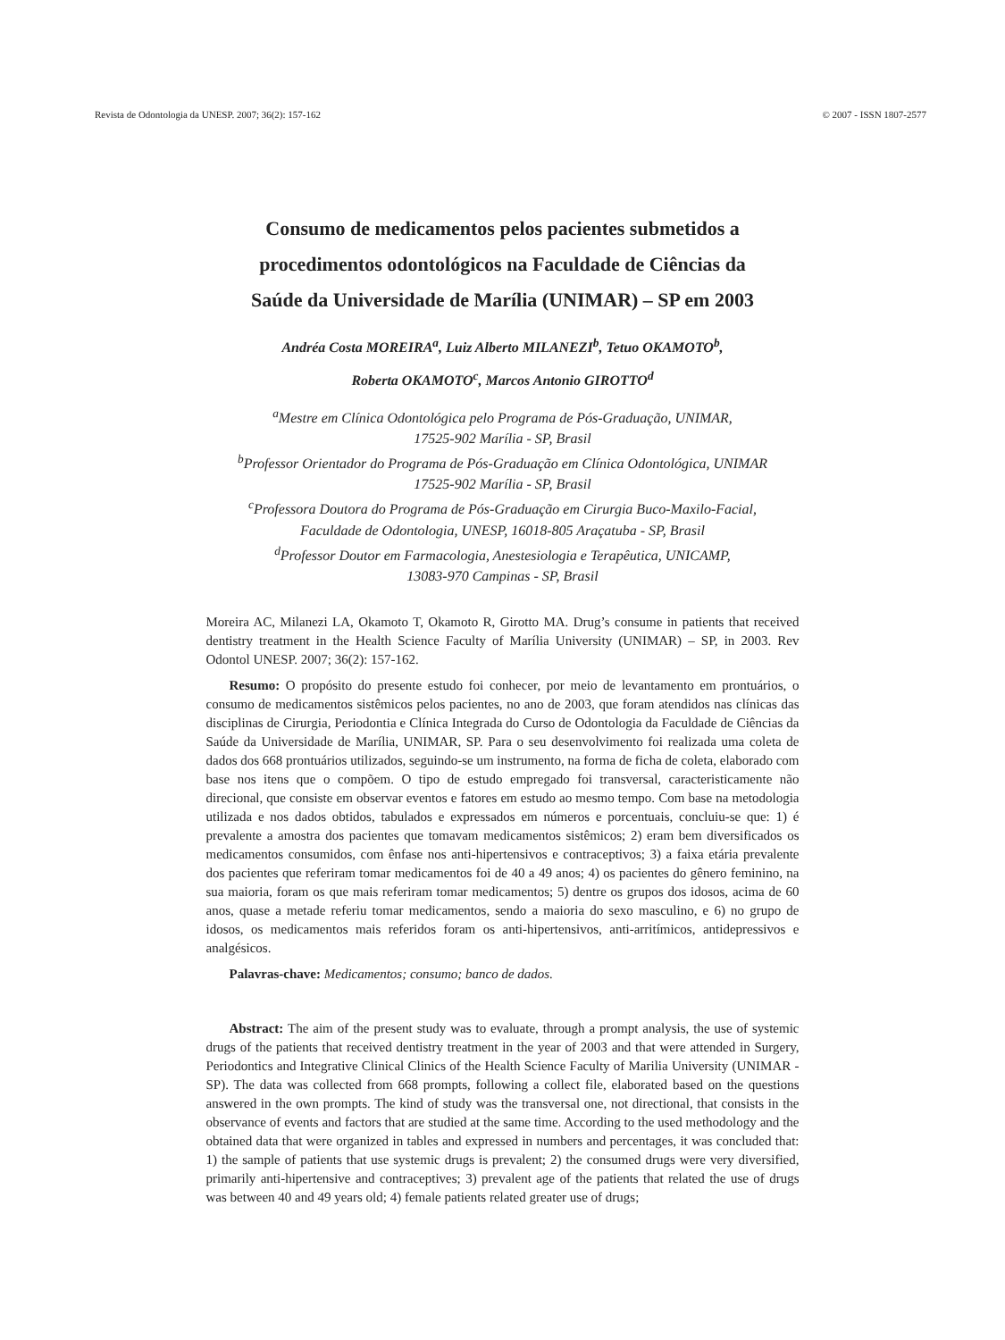Revista de Odontologia da UNESP. 2007; 36(2): 157-162 © 2007 - ISSN 1807-2577
Consumo de medicamentos pelos pacientes submetidos a
procedimentos odontológicos na Faculdade de Ciências da
Saúde da Universidade de Marília (UNIMAR) – SP em 2003
Andréa Costa MOREIRA<sup>a</sup>, Luiz Alberto MILANEZI<sup>b</sup>, Tetuo OKAMOTO<sup>b</sup>,
Roberta OKAMOTO<sup>c</sup>, Marcos Antonio GIROTTO<sup>d</sup>
<sup>a</sup> Mestre em Clínica Odontológica pelo Programa de Pós-Graduação, UNIMAR,
17525-902 Marília - SP, Brasil
<sup>b</sup> Professor Orientador do Programa de Pós-Graduação em Clínica Odontológica, UNIMAR
17525-902 Marília - SP, Brasil
<sup>c</sup> Professora Doutora do Programa de Pós-Graduação em Cirurgia Buco-Maxilo-Facial,
Faculdade de Odontologia, UNESP, 16018-805 Araçatuba - SP, Brasil
<sup>d</sup> Professor Doutor em Farmacologia, Anestesiologia e Terapêutica, UNICAMP,
13083-970 Campinas - SP, Brasil
Moreira AC, Milanezi LA, Okamoto T, Okamoto R, Girotto MA. Drug’s consume in patients that received dentistry treatment in the Health Science Faculty of Marília University (UNIMAR) – SP, in 2003. Rev Odontol UNESP. 2007; 36(2): 157-162.
Resumo: O propósito do presente estudo foi conhecer, por meio de levantamento em prontuários, o consumo de medicamentos sistêmicos pelos pacientes, no ano de 2003, que foram atendidos nas clínicas das disciplinas de Cirurgia, Periodontia e Clínica Integrada do Curso de Odontologia da Faculdade de Ciências da Saúde da Universidade de Marília, UNIMAR, SP. Para o seu desenvolvimento foi realizada uma coleta de dados dos 668 prontuários utilizados, seguindo-se um instrumento, na forma de ficha de coleta, elaborado com base nos itens que o compõem. O tipo de estudo empregado foi transversal, caracteristicamente não direcional, que consiste em observar eventos e fatores em estudo ao mesmo tempo. Com base na metodologia utilizada e nos dados obtidos, tabulados e expressados em números e porcentuais, concluiu-se que: 1) é prevalente a amostra dos pacientes que tomavam medicamentos sistêmicos; 2) eram bem diversificados os medicamentos consumidos, com ênfase nos anti-hipertensivos e contraceptivos; 3) a faixa etária prevalente dos pacientes que referiram tomar medicamentos foi de 40 a 49 anos; 4) os pacientes do gênero feminino, na sua maioria, foram os que mais referiram tomar medicamentos; 5) dentre os grupos dos idosos, acima de 60 anos, quase a metade referiu tomar medicamentos, sendo a maioria do sexo masculino, e 6) no grupo de idosos, os medicamentos mais referidos foram os anti-hipertensivos, anti-arritímicos, antidepressivos e analgésicos.
Palavras-chave: Medicamentos; consumo; banco de dados.
Abstract: The aim of the present study was to evaluate, through a prompt analysis, the use of systemic drugs of the patients that received dentistry treatment in the year of 2003 and that were attended in Surgery, Periodontics and Integrative Clinical Clinics of the Health Science Faculty of Marilia University (UNIMAR - SP). The data was collected from 668 prompts, following a collect file, elaborated based on the questions answered in the own prompts. The kind of study was the transversal one, not directional, that consists in the observance of events and factors that are studied at the same time. According to the used methodology and the obtained data that were organized in tables and expressed in numbers and percentages, it was concluded that: 1) the sample of patients that use systemic drugs is prevalent; 2) the consumed drugs were very diversified, primarily anti-hipertensive and contraceptives; 3) prevalent age of the patients that related the use of drugs was between 40 and 49 years old; 4) female patients related greater use of drugs;